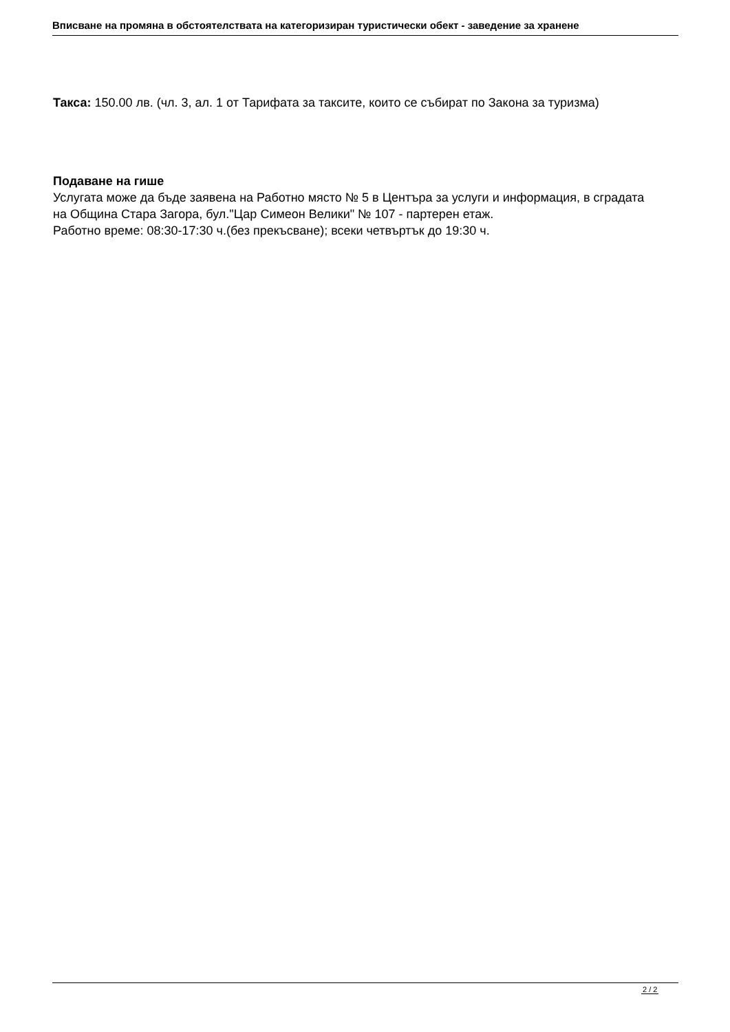Вписване на промяна в обстоятелствата на категоризиран туристически обект - заведение за хранене
Такса: 150.00 лв. (чл. 3, ал. 1 от Тарифата за таксите, които се събират по Закона за туризма)
Подаване на гише
Услугата може да бъде заявена на Работно място № 5 в Центъра за услуги и информация, в сградата на Община Стара Загора, бул."Цар Симеон Велики" № 107 - партерен етаж.
Работно време: 08:30-17:30 ч.(без прекъсване); всеки четвъртък до 19:30 ч.
2 / 2